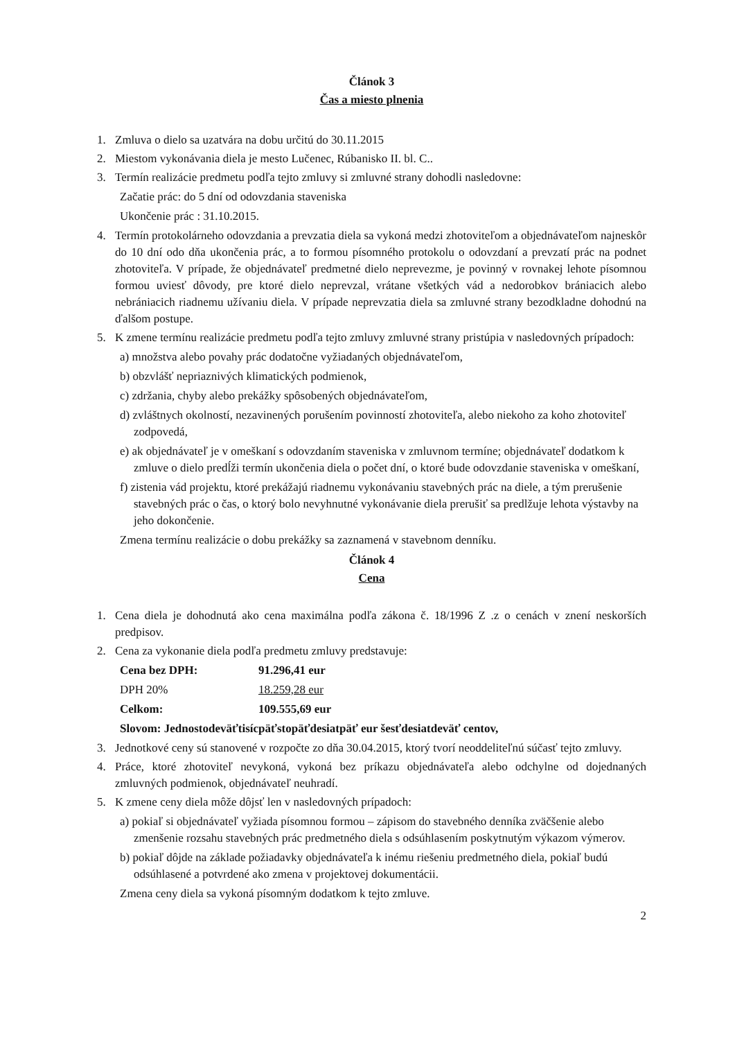Článok 3
Čas a miesto plnenia
1. Zmluva o dielo sa uzatvára na dobu určitú do 30.11.2015
2. Miestom vykonávania diela je mesto Lučenec, Rúbanisko II. bl. C..
3. Termín realizácie predmetu podľa tejto zmluvy si zmluvné strany dohodli nasledovne:
Začatie prác: do 5 dní od odovzdania staveniska
Ukončenie prác : 31.10.2015.
4. Termín protokolárneho odovzdania a prevzatia diela sa vykoná medzi zhotoviteľom a objednávateľom najneskôr do 10 dní odo dňa ukončenia prác, a to formou písomného protokolu o odovzdaní a prevzatí prác na podnet zhotoviteľa. V prípade, že objednávateľ predmetné dielo neprevezme, je povinný v rovnakej lehote písomnou formou uviesť dôvody, pre ktoré dielo neprevzal, vrátane všetkých vád a nedorobkov brániacich alebo nebrániacich riadnemu užívaniu diela. V prípade neprevzatia diela sa zmluvné strany bezodkladne dohodnú na ďalšom postupe.
5. K zmene termínu realizácie predmetu podľa tejto zmluvy zmluvné strany pristúpia v nasledovných prípadoch:
a) množstva alebo povahy prác dodatočne vyžiadaných objednávateľom,
b) obzvlášť nepriaznivých klimatických podmienok,
c) zdržania, chyby alebo prekážky spôsobených objednávateľom,
d) zvláštnych okolností, nezavinených porušením povinností zhotoviteľa, alebo niekoho za koho zhotoviteľ zodpovedá,
e) ak objednávateľ je v omeškaní s odovzdaním staveniska v zmluvnom termíne; objednávateľ dodatkom k zmluve o dielo predĺži termín ukončenia diela o počet dní, o ktoré bude odovzdanie staveniska v omeškaní,
f) zistenia vád projektu, ktoré prekážajú riadnemu vykonávaniu stavebných prác na diele, a tým prerušenie stavebných prác o čas, o ktorý bolo nevyhnutné vykonávanie diela prerušiť sa predlžuje lehota výstavby na jeho dokončenie.
Zmena termínu realizácie o dobu prekážky sa zaznamená v stavebnom denníku.
Článok 4
Cena
1. Cena diela je dohodnutá ako cena maximálna podľa zákona č. 18/1996 Z .z o cenách v znení neskorších predpisov.
2. Cena za vykonanie diela podľa predmetu zmluvy predstavuje:
Cena bez DPH: 91.296,41 eur
DPH 20% 18.259,28 eur
Celkom: 109.555,69 eur
Slovom: Jednostodeväťtisícpäťstopäťdesiatpäť eur šesťdesiatdeväť centov,
3. Jednotkové ceny sú stanovené v rozpočte zo dňa 30.04.2015, ktorý tvorí neoddeliteľnú súčasť tejto zmluvy.
4. Práce, ktoré zhotoviteľ nevykoná, vykoná bez príkazu objednávateľa alebo odchylne od dojednaných zmluvných podmienok, objednávateľ neuhradí.
5. K zmene ceny diela môže dôjsť len v nasledovných prípadoch:
a) pokiaľ si objednávateľ vyžiada písomnou formou – zápisom do stavebného denníka zväčšenie alebo zmenšenie rozsahu stavebných prác predmetného diela s odsúhlasením poskytnutým výkazom výmerov.
b) pokiaľ dôjde na základe požiadavky objednávateľa k inému riešeniu predmetného diela, pokiaľ budú odsúhlasené a potvrdené ako zmena v projektovej dokumentácii.
Zmena ceny diela sa vykoná písomným dodatkom k tejto zmluve.
2